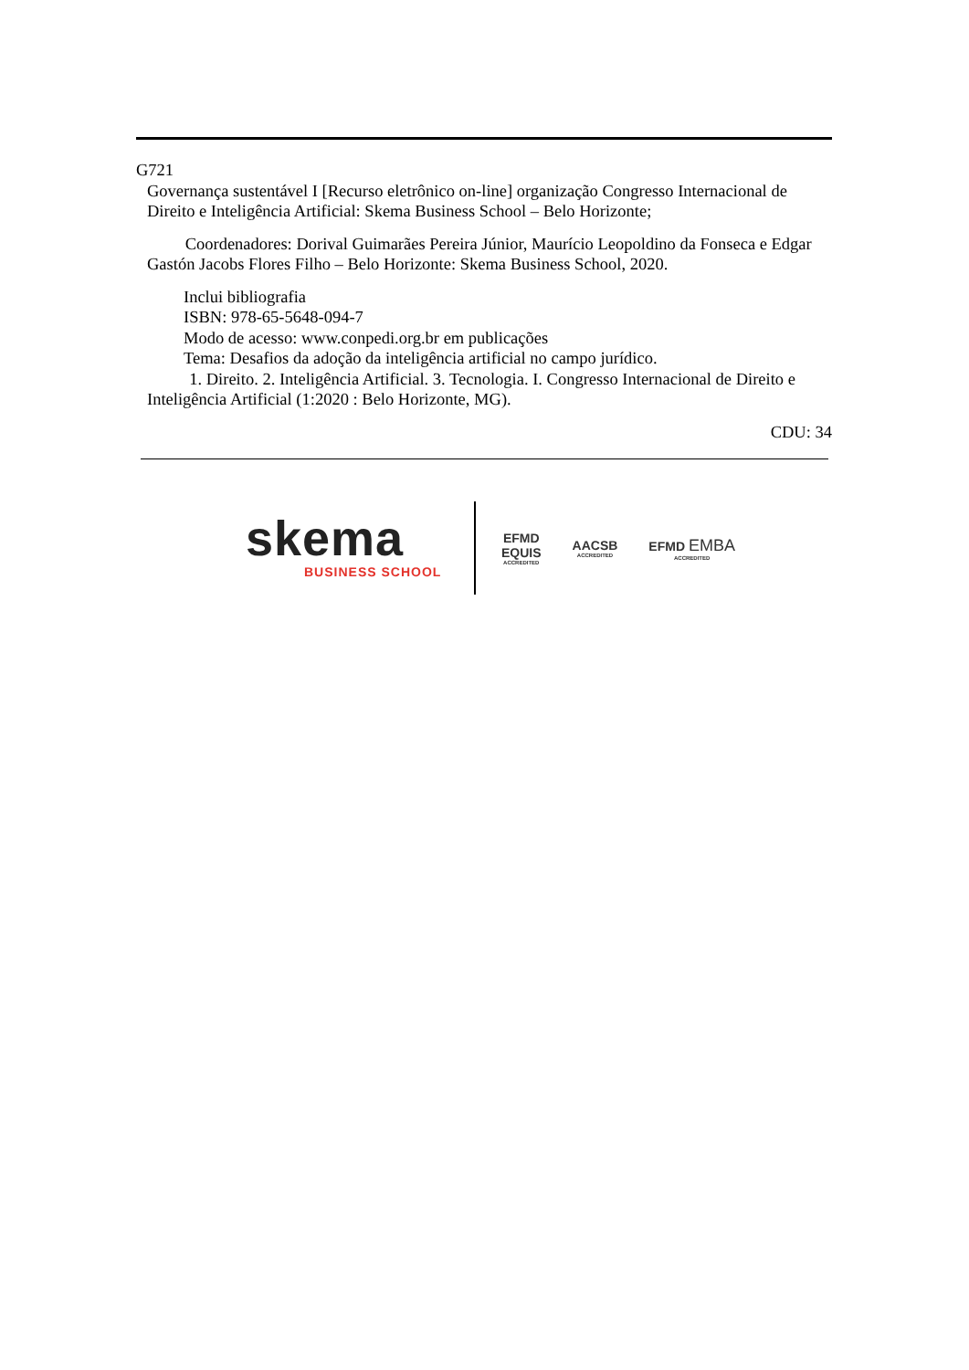G721
Governança sustentável I [Recurso eletrônico on-line] organização Congresso Internacional de Direito e Inteligência Artificial: Skema Business School – Belo Horizonte;
Coordenadores: Dorival Guimarães Pereira Júnior, Maurício Leopoldino da Fonseca e Edgar Gastón Jacobs Flores Filho – Belo Horizonte: Skema Business School, 2020.
Inclui bibliografia
ISBN: 978-65-5648-094-7
Modo de acesso: www.conpedi.org.br em publicações
Tema: Desafios da adoção da inteligência artificial no campo jurídico.
1. Direito. 2. Inteligência Artificial. 3. Tecnologia. I. Congresso Internacional de Direito e Inteligência Artificial (1:2020 : Belo Horizonte, MG).
CDU: 34
skema
BUSINESS SCHOOL
EFMD
EQUIS
ACCREDITED
AACSB
ACCREDITED
EFMD EMBA
ACCREDITED